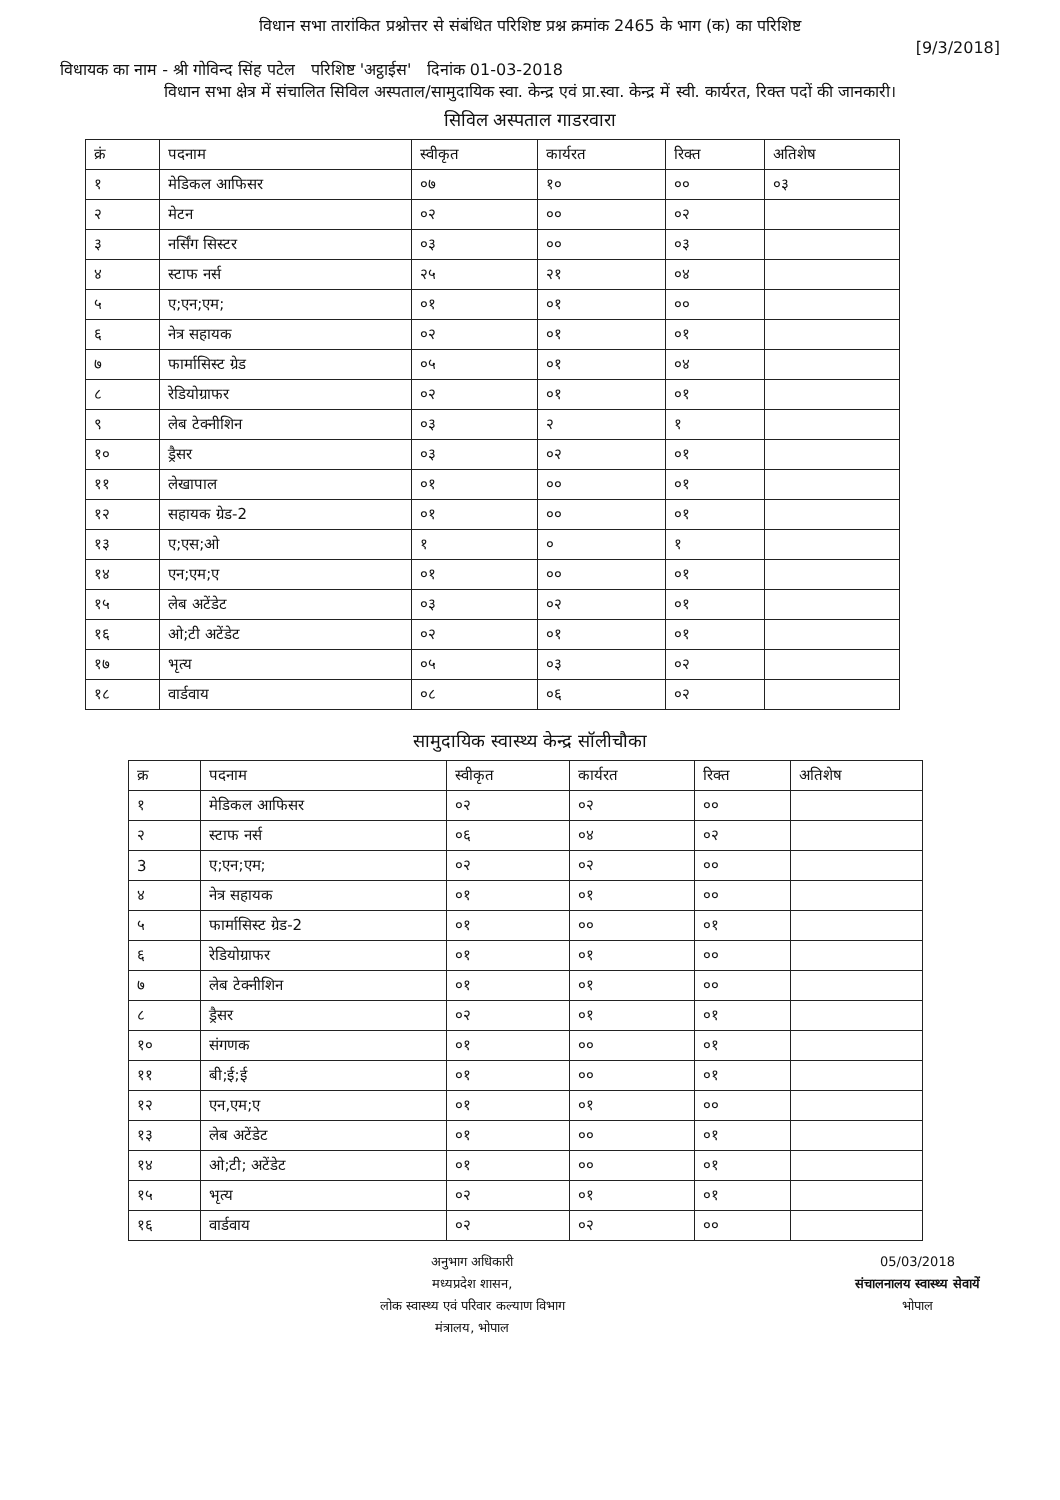विधान सभा तारांकित प्रश्नोत्तर से संबंधित परिशिष्ट प्रश्न क्रमांक 2465 के भाग (क) का परिशिष्ट
[9/3/2018]
विधायक का नाम - श्री गोविन्द सिंह पटेल परिशिष्ट 'अट्ठाईस' दिनांक 01-03-2018
विधान सभा क्षेत्र में संचालित सिविल अस्पताल/सामुदायिक स्वा. केन्द्र एवं प्रा.स्वा. केन्द्र में स्वी. कार्यरत, रिक्त पदों की जानकारी।
सिविल अस्पताल गाडरवारा
| क्रं | पदनाम | स्वीकृत | कार्यरत | रिक्त | अतिशेष |
| --- | --- | --- | --- | --- | --- |
| १ | मेडिकल आफिसर | ०७ | १० | ०० | ०३ |
| २ | मेटन | ०२ | ०० | ०२ | |
| ३ | नर्सिंग सिस्टर | ०३ | ०० | ०३ | |
| ४ | स्टाफ नर्स | २५ | २१ | ०४ | |
| ५ | ए;एन;एम; | ०१ | ०१ | ०० | |
| ६ | नेत्र सहायक | ०२ | ०१ | ०१ | |
| ७ | फार्मासिस्ट ग्रेड | ०५ | ०१ | ०४ | |
| ८ | रेडियोग्राफर | ०२ | ०१ | ०१ | |
| ९ | लेब टेक्नीशिन | ०३ | २ | १ | |
| १० | ड्रैसर | ०३ | ०२ | ०१ | |
| ११ | लेखापाल | ०१ | ०० | ०१ | |
| १२ | सहायक ग्रेड-2 | ०१ | ०० | ०१ | |
| १३ | ए;एस;ओ | १ | ० | १ | |
| १४ | एन;एम;ए | ०१ | ०० | ०१ | |
| १५ | लेब अटेंडेट | ०३ | ०२ | ०१ | |
| १६ | ओ;टी अटेंडेट | ०२ | ०१ | ०१ | |
| १७ | भृत्य | ०५ | ०३ | ०२ | |
| १८ | वार्डवाय | ०८ | ०६ | ०२ | |
सामुदायिक स्वास्थ्य केन्द्र सॉलीचौका
| क्र | पदनाम | स्वीकृत | कार्यरत | रिक्त | अतिशेष |
| --- | --- | --- | --- | --- | --- |
| १ | मेडिकल आफिसर | ०२ | ०२ | ०० | |
| २ | स्टाफ नर्स | ०६ | ०४ | ०२ | |
| 3 | ए;एन;एम; | ०२ | ०२ | ०० | |
| ४ | नेत्र सहायक | ०१ | ०१ | ०० | |
| ५ | फार्मासिस्ट ग्रेड-2 | ०१ | ०० | ०१ | |
| ६ | रेडियोग्राफर | ०१ | ०१ | ०० | |
| ७ | लेब टेक्नीशिन | ०१ | ०१ | ०० | |
| ८ | ड्रैसर | ०२ | ०१ | ०१ | |
| १० | संगणक | ०१ | ०० | ०१ | |
| ११ | बी;ई;ई | ०१ | ०० | ०१ | |
| १२ | एन,एम;ए | ०१ | ०१ | ०० | |
| १३ | लेब अटेंडेट | ०१ | ०० | ०१ | |
| १४ | ओ;टी; अटेंडेट | ०१ | ०० | ०१ | |
| १५ | भृत्य | ०२ | ०१ | ०१ | |
| १६ | वार्डवाय | ०२ | ०२ | ०० | |
अनुभाग अधिकारी
मध्यप्रदेश शासन,
लोक स्वास्थ्य एवं परिवार कल्याण विभाग
मंत्रालय, भोपाल
05/03/2018
संचालनालय स्वास्थ्य सेवायें
भोपाल